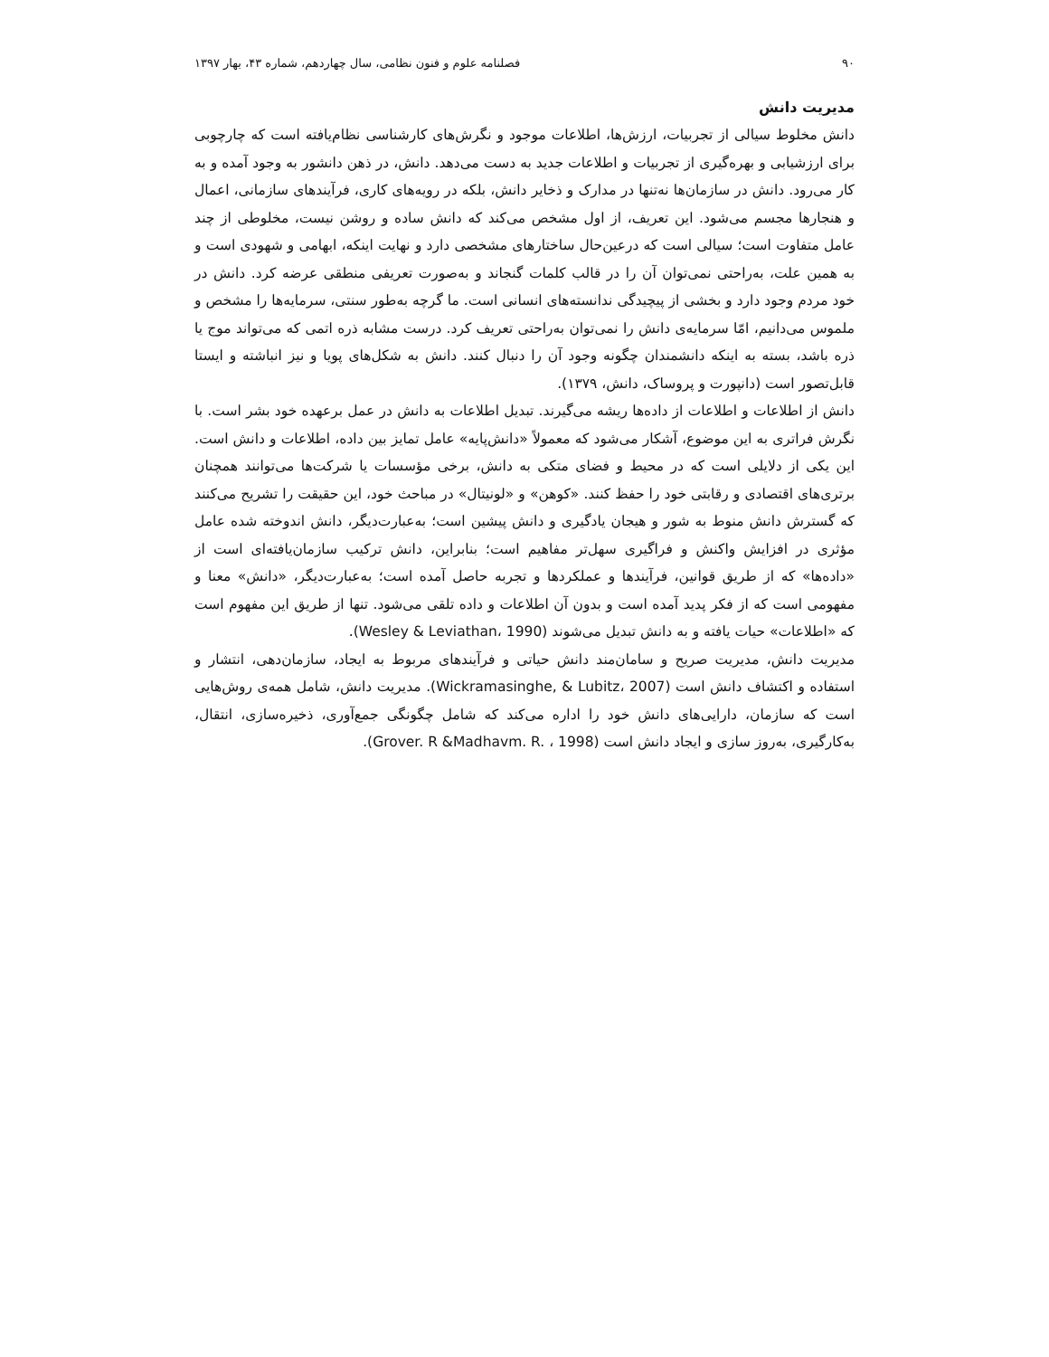۹۰ فصلنامه علوم و فنون نظامی، سال چهاردهم، شماره ۴۳، بهار ۱۳۹۷
مدیریت دانش
دانش مخلوط سیالی از تجربیات، ارزش‌ها، اطلاعات موجود و نگرش‌های کارشناسی نظام‌یافته است که چارچوبی برای ارزشیابی و بهره‌گیری از تجربیات و اطلاعات جدید به دست می‌دهد. دانش، در ذهن دانشور به وجود آمده و به کار می‌رود. دانش در سازمان‌ها نه‌تنها در مدارک و ذخایر دانش، بلکه در رویه‌های کاری، فرآیندهای سازمانی، اعمال و هنجارها مجسم می‌شود. این تعریف، از اول مشخص می‌کند که دانش ساده و روشن نیست، مخلوطی از چند عامل متفاوت است؛ سیالی است که درعین‌حال ساختارهای مشخصی دارد و نهایت اینکه، ابهامی و شهودی است و به همین علت، به‌راحتی نمی‌توان آن را در قالب کلمات گنجاند و به‌صورت تعریفی منطقی عرضه کرد. دانش در خود مردم وجود دارد و بخشی از پیچیدگی ندانسته‌های انسانی است. ما گرچه به‌طور سنتی، سرمایه‌ها را مشخص و ملموس می‌دانیم، امّا سرمایه‌ی دانش را نمی‌توان به‌راحتی تعریف کرد. درست مشابه ذره اتمی که می‌تواند موج یا ذره باشد، بسته به اینکه دانشمندان چگونه وجود آن را دنبال کنند. دانش به شکل‌های پویا و نیز انباشته و ایستا قابل‌تصور است (دانپورت و پروساک، دانش، ۱۳۷۹).
دانش از اطلاعات و اطلاعات از داده‌ها ریشه می‌گیرند. تبدیل اطلاعات به دانش در عمل برعهده خود بشر است. با نگرش فراتری به این موضوع، آشکار می‌شود که معمولاً «دانش‌پایه» عامل تمایز بین داده، اطلاعات و دانش است. این یکی از دلایلی است که در محیط و فضای متکی به دانش، برخی مؤسسات یا شرکت‌ها می‌توانند همچنان برتری‌های اقتصادی و رقابتی خود را حفظ کنند. «کوهن» و «لونیتال» در مباحث خود، این حقیقت را تشریح می‌کنند که گسترش دانش منوط به شور و هیجان یادگیری و دانش پیشین است؛ به‌عبارت‌دیگر، دانش اندوخته شده عامل مؤثری در افزایش واکنش و فراگیری سهل‌تر مفاهیم است؛ بنابراین، دانش ترکیب سازمان‌یافته‌ای است از «داده‌ها» که از طریق قوانین، فرآیندها و عملکردها و تجربه حاصل آمده است؛ به‌عبارت‌دیگر، «دانش» معنا و مفهومی است که از فکر پدید آمده است و بدون آن اطلاعات و داده تلقی می‌شود. تنها از طریق این مفهوم است که «اطلاعات» حیات یافته و به دانش تبدیل می‌شوند (Wesley & Leviathan، 1990).
مدیریت دانش، مدیریت صریح و سامان‌مند دانش حیاتی و فرآیندهای مربوط به ایجاد، سازمان‌دهی، انتشار و استفاده و اکتشاف دانش است (Wickramasinghe, & Lubitz، 2007). مدیریت دانش، شامل همه‌ی روش‌هایی است که سازمان، دارایی‌های دانش خود را اداره می‌کند که شامل چگونگی جمع‌آوری، ذخیره‌سازی، انتقال، به‌کارگیری، به‌روز سازی و ایجاد دانش است (Grover. R &Madhavm. R. ، 1998).